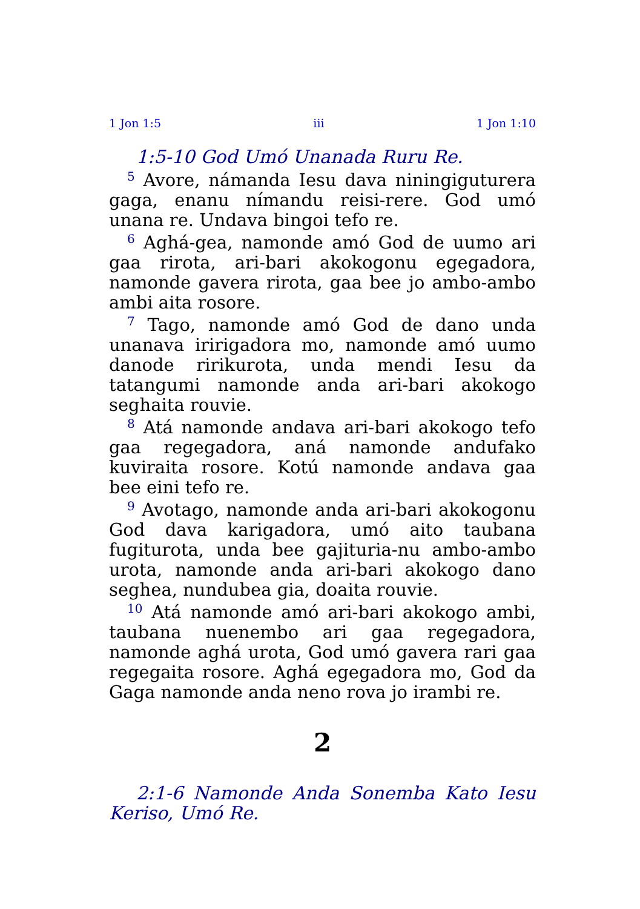1 Jon 1:5 iii 1 Jon 1:10
1:5-10 God Umó Unanada Ruru Re.
<sup>5</sup> Avore, námanda Iesu dava niningiguturera gaga, enanu nímandu reisi-rere. God umó unana re. Undava bingoi tefo re.
<sup>6</sup> Aghá-gea, namonde amó God de uumo ari gaa rirota, ari-bari akokogonu egegadora, namonde gavera rirota, gaa bee jo ambo-ambo ambi aita rosore.
<sup>7</sup> Tago, namonde amó God de dano unda unanava iririgadora mo, namonde amó uumo danode ririkurota, unda mendi Iesu da tatangumi namonde anda ari-bari akokogo seghaita rouvie.
<sup>8</sup> Atá namonde andava ari-bari akokogo tefo gaa regegadora, aná namonde andufako kuviraita rosore. Kotú namonde andava gaa bee eini tefo re.
<sup>9</sup> Avotago, namonde anda ari-bari akokogonu God dava karigadora, umó aito taubana fugiturota, unda bee gajituria-nu ambo-ambo urota, namonde anda ari-bari akokogo dano seghea, nundubea gia, doaita rouvie.
<sup>10</sup> Atá namonde amó ari-bari akokogo ambi, taubana nuenembo ari gaa regegadora, namonde aghá urota, God umó gavera rari gaa regegaita rosore. Aghá egegadora mo, God da Gaga namonde anda neno rova jo irambi re.
2
2:1-6 Namonde Anda Sonemba Kato Iesu Keriso, Umó Re.